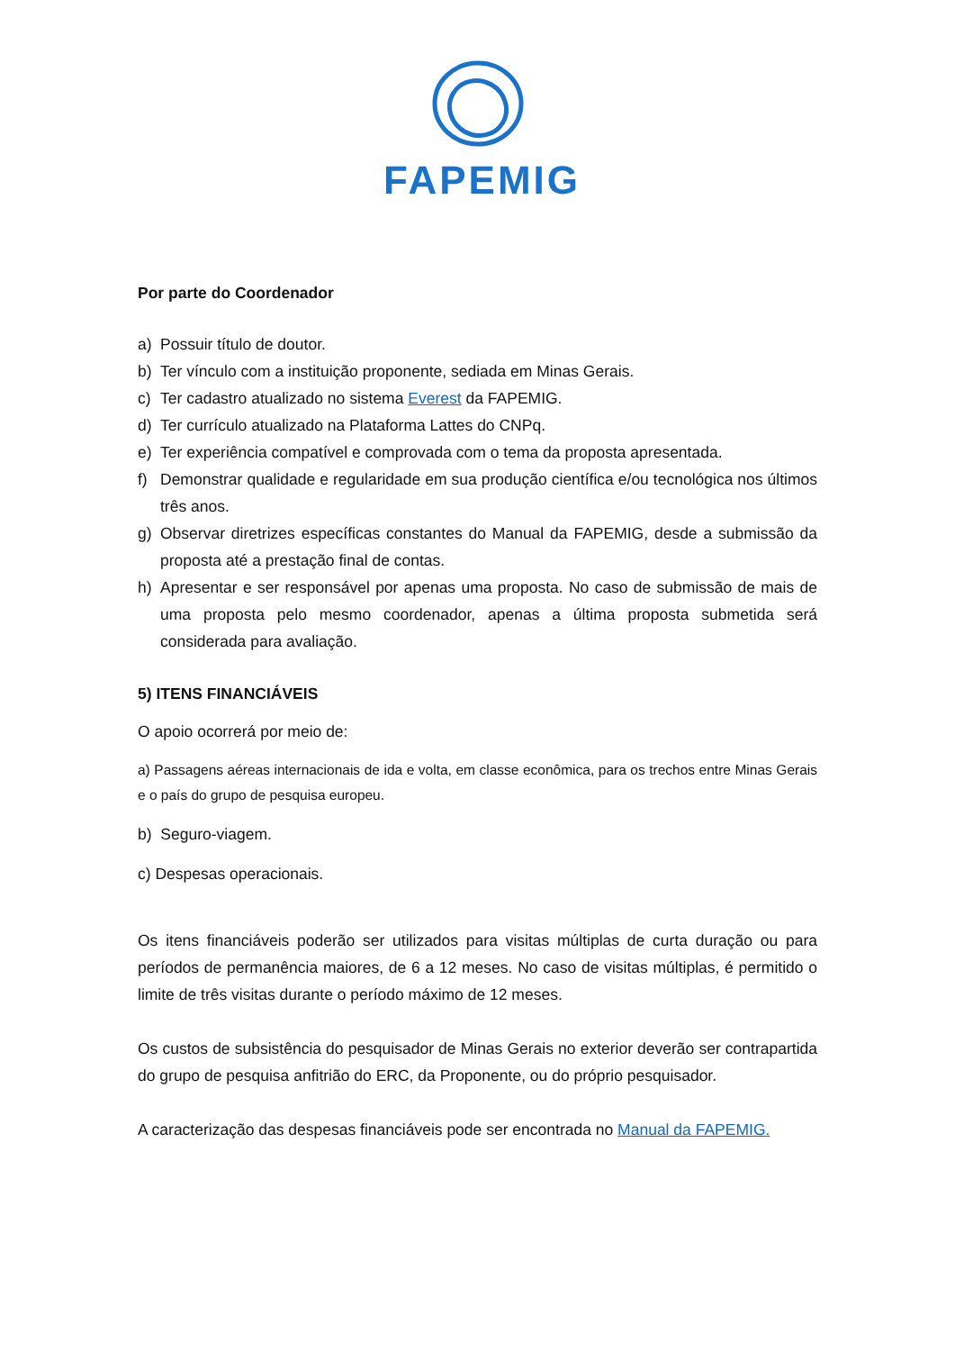FAPEMIG
Por parte do Coordenador
a) Possuir título de doutor.
b) Ter vínculo com a instituição proponente, sediada em Minas Gerais.
c) Ter cadastro atualizado no sistema Everest da FAPEMIG.
d) Ter currículo atualizado na Plataforma Lattes do CNPq.
e) Ter experiência compatível e comprovada com o tema da proposta apresentada.
f) Demonstrar qualidade e regularidade em sua produção científica e/ou tecnológica nos últimos três anos.
g) Observar diretrizes específicas constantes do Manual da FAPEMIG, desde a submissão da proposta até a prestação final de contas.
h) Apresentar e ser responsável por apenas uma proposta. No caso de submissão de mais de uma proposta pelo mesmo coordenador, apenas a última proposta submetida será considerada para avaliação.
5) ITENS FINANCIÁVEIS
O apoio ocorrerá por meio de:
a) Passagens aéreas internacionais de ida e volta, em classe econômica, para os trechos entre Minas Gerais e o país do grupo de pesquisa europeu.
b) Seguro-viagem.
c) Despesas operacionais.
Os itens financiáveis poderão ser utilizados para visitas múltiplas de curta duração ou para períodos de permanência maiores, de 6 a 12 meses. No caso de visitas múltiplas, é permitido o limite de três visitas durante o período máximo de 12 meses.
Os custos de subsistência do pesquisador de Minas Gerais no exterior deverão ser contrapartida do grupo de pesquisa anfitrião do ERC, da Proponente, ou do próprio pesquisador.
A caracterização das despesas financiáveis pode ser encontrada no Manual da FAPEMIG.